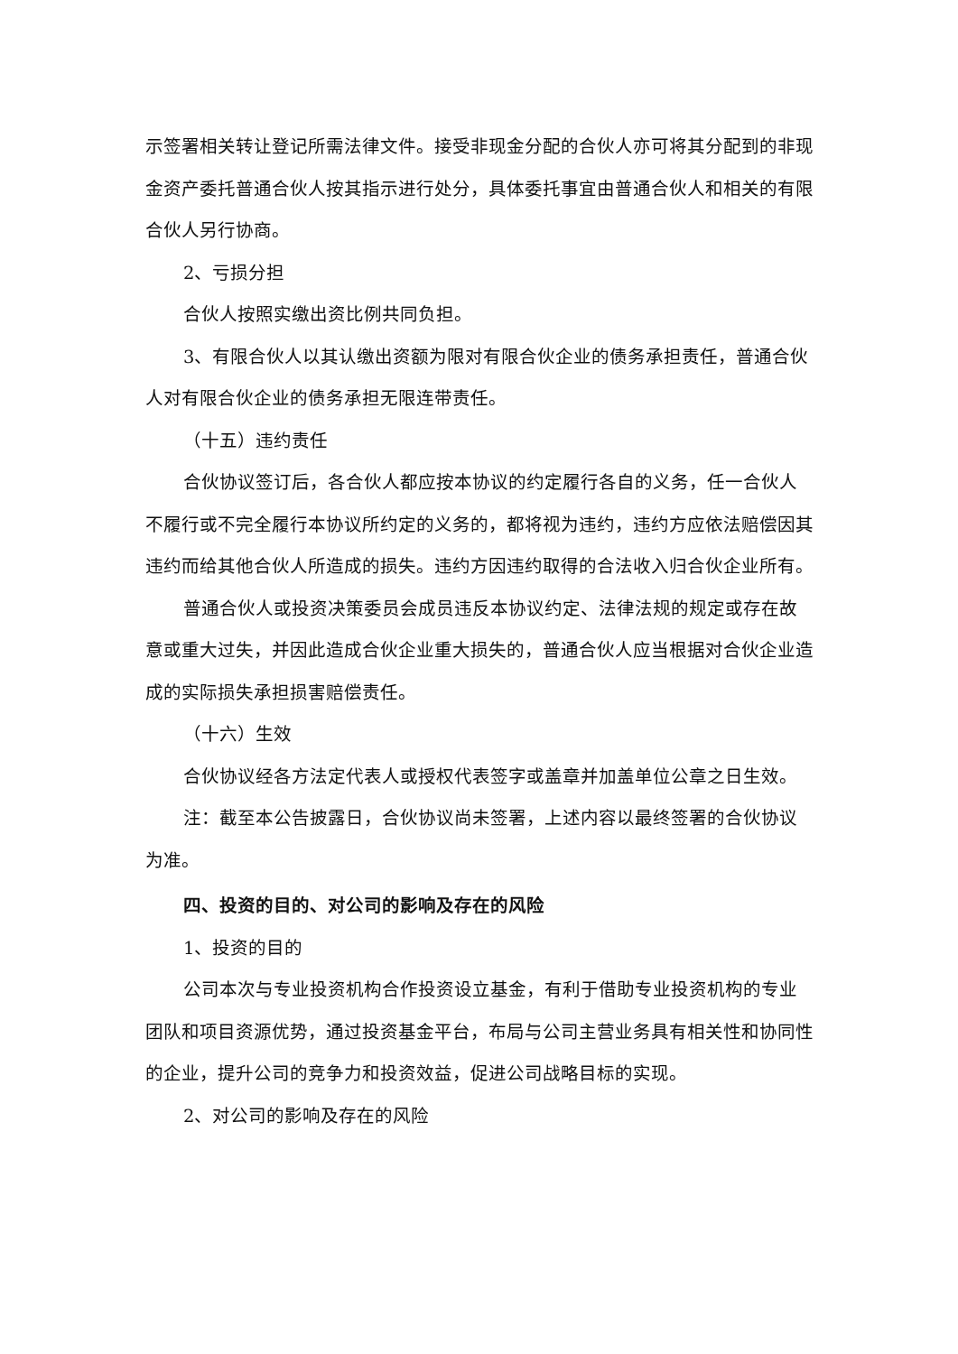示签署相关转让登记所需法律文件。接受非现金分配的合伙人亦可将其分配到的非现金资产委托普通合伙人按其指示进行处分，具体委托事宜由普通合伙人和相关的有限合伙人另行协商。
2、亏损分担
合伙人按照实缴出资比例共同负担。
3、有限合伙人以其认缴出资额为限对有限合伙企业的债务承担责任，普通合伙人对有限合伙企业的债务承担无限连带责任。
（十五）违约责任
合伙协议签订后，各合伙人都应按本协议的约定履行各自的义务，任一合伙人不履行或不完全履行本协议所约定的义务的，都将视为违约，违约方应依法赔偿因其违约而给其他合伙人所造成的损失。违约方因违约取得的合法收入归合伙企业所有。
普通合伙人或投资决策委员会成员违反本协议约定、法律法规的规定或存在故意或重大过失，并因此造成合伙企业重大损失的，普通合伙人应当根据对合伙企业造成的实际损失承担损害赔偿责任。
（十六）生效
合伙协议经各方法定代表人或授权代表签字或盖章并加盖单位公章之日生效。
注：截至本公告披露日，合伙协议尚未签署，上述内容以最终签署的合伙协议为准。
四、投资的目的、对公司的影响及存在的风险
1、投资的目的
公司本次与专业投资机构合作投资设立基金，有利于借助专业投资机构的专业团队和项目资源优势，通过投资基金平台，布局与公司主营业务具有相关性和协同性的企业，提升公司的竞争力和投资效益，促进公司战略目标的实现。
2、对公司的影响及存在的风险